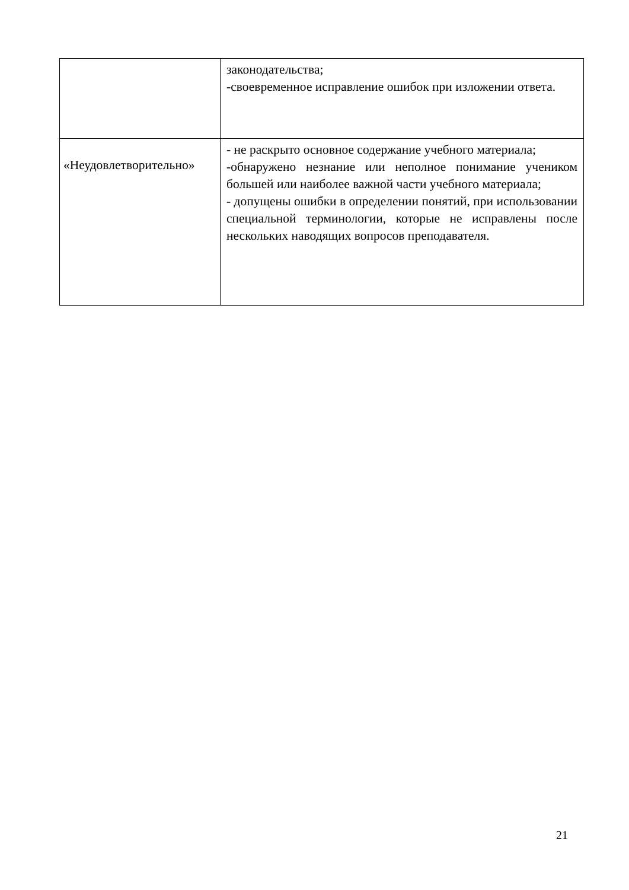| | законодательства; -своевременное исправление ошибок при изложении ответа. |
| «Неудовлетворительно» | - не раскрыто основное содержание учебного материала; -обнаружено незнание или неполное понимание учеником большей или наиболее важной части учебного материала; - допущены ошибки в определении понятий, при использовании специальной терминологии, которые не исправлены после нескольких наводящих вопросов преподавателя. |
21